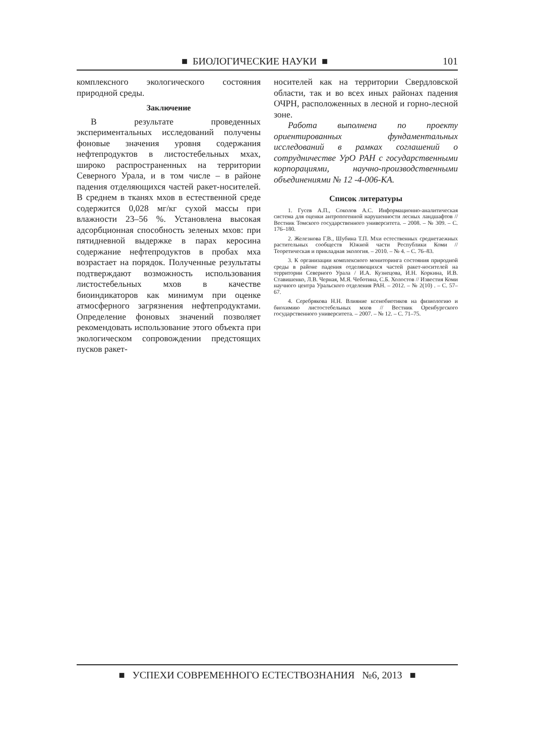■ БИОЛОГИЧЕСКИЕ НАУКИ ■ 101
комплексного экологического состояния природной среды.
Заключение
В результате проведенных экспериментальных исследований получены фоновые значения уровня содержания нефтепродуктов в листостебельных мхах, широко распространенных на территории Северного Урала, и в том числе – в районе падения отделяющихся частей ракет-носителей. В среднем в тканях мхов в естественной среде содержится 0,028 мг/кг сухой массы при влажности 23–56 %. Установлена высокая адсорбционная способность зеленых мхов: при пятидневной выдержке в парах керосина содержание нефтепродуктов в пробах мха возрастает на порядок. Полученные результаты подтверждают возможность использования листостебельных мхов в качестве биоиндикаторов как минимум при оценке атмосферного загрязнения нефтепродуктами. Определение фоновых значений позволяет рекомендовать использование этого объекта при экологическом сопровождении предстоящих пусков ракет-
носителей как на территории Свердловской области, так и во всех иных районах падения ОЧРН, расположенных в лесной и горно-лесной зоне.
Работа выполнена по проекту ориентированных фундаментальных исследований в рамках соглашений о сотрудничестве УрО РАН с государственными корпорациями, научно-производственными объединениями № 12 -4-006-КА.
Список литературы
1. Гусев А.П., Соколов А.С. Информационно-аналитическая система для оценки антропогенной нарушенности лесных ландшафтов // Вестник Томского государственного университета. – 2008. – № 309. – С. 176–180.
2. Железнова Г.В., Шубина Т.П. Мхи естественных среднетаежных растительных сообществ Южной части Республики Коми // Теоретическая и прикладная экология. – 2010. – № 4. – С. 76–83.
3. К организации комплексного мониторинга состояния природной среды в районе падения отделяющихся частей ракет-носителей на территории Северного Урала / И.А. Кузнецова, И.Н. Коркина, И.В. Ставишенко, Л.В. Черная, М.Я. Чеботина, С.Б. Холостов // Известия Коми научного центра Уральского отделения РАН. – 2012. – № 2(10) . – С. 57–67.
4. Серебрякова Н.Н. Влияние ксенобиотиков на физиологию и биохимию листостебельных мхов // Вестник Оренбургского государственного университета. – 2007. – № 12. – С. 71–75.
■ УСПЕХИ СОВРЕМЕННОГО ЕСТЕСТВОЗНАНИЯ №6, 2013 ■